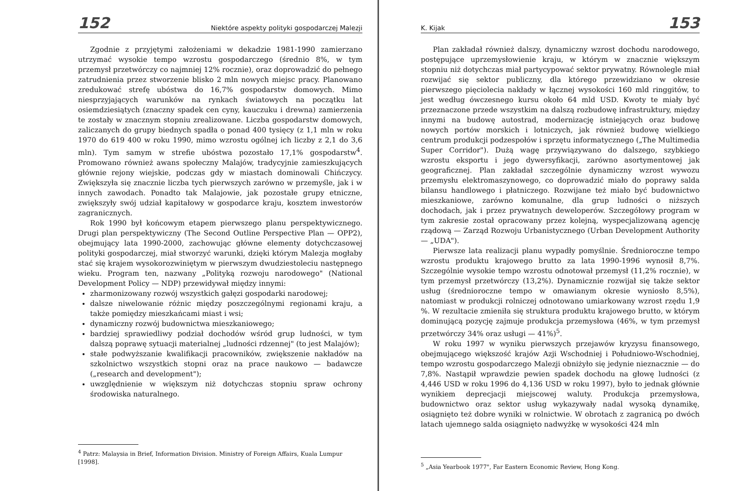152 Niektóre aspekty polityki gospodarczej Malezji
Zgodnie z przyjętymi założeniami w dekadzie 1981-1990 zamierzano utrzymać wysokie tempo wzrostu gospodarczego (średnio 8%, w tym przemysł przetwórczy co najmniej 12% rocznie), oraz doprowadzić do pełnego zatrudnienia przez stworzenie blisko 2 mln nowych miejsc pracy. Planowano zredukować strefę ubóstwa do 16,7% gospodarstw domowych. Mimo niesprzyjających warunków na rynkach światowych na początku lat osiemdziesiątych (znaczny spadek cen cyny, kauczuku i drewna) zamierzenia te zostały w znacznym stopniu zrealizowane. Liczba gospodarstw domowych, zaliczanych do grupy biednych spadła o ponad 400 tysięcy (z 1,1 mln w roku 1970 do 619 400 w roku 1990, mimo wzrostu ogólnej ich liczby z 2,1 do 3,6 mln). Tym samym w strefie ubóstwa pozostało 17,1% gospodarstw<sup>4</sup>. Promowano również awans społeczny Malajów, tradycyjnie zamieszkujących głównie rejony wiejskie, podczas gdy w miastach dominowali Chińczycy. Zwiększyła się znacznie liczba tych pierwszych zarówno w przemyśle, jak i w innych zawodach. Ponadto tak Malajowie, jak pozostałe grupy etniczne, zwiększyły swój udział kapitałowy w gospodarce kraju, kosztem inwestorów zagranicznych.
Rok 1990 był końcowym etapem pierwszego planu perspektywicznego. Drugi plan perspektywiczny (The Second Outline Perspective Plan — OPP2), obejmujący lata 1990-2000, zachowując główne elementy dotychczasowej polityki gospodarczej, miał stworzyć warunki, dzięki którym Malezja mogłaby stać się krajem wysokorozwiniętym w pierwszym dwudziestoleciu następnego wieku. Program ten, nazwany „Polityką rozwoju narodowego" (National Development Policy — NDP) przewidywał między innymi:
zharmonizowany rozwój wszystkich gałęzi gospodarki narodowej;
dalsze niwelowanie różnic między poszczególnymi regionami kraju, a także pomiędzy mieszkańcami miast i wsi;
dynamiczny rozwój budownictwa mieszkaniowego;
bardziej sprawiedliwy podział dochodów wśród grup ludności, w tym dalszą poprawę sytuacji materialnej „ludności rdzennej" (to jest Malajów);
stałe podwyższanie kwalifikacji pracowników, zwiększenie nakładów na szkolnictwo wszystkich stopni oraz na prace naukowo — badawcze („research and development");
uwzględnienie w większym niż dotychczas stopniu spraw ochrony środowiska naturalnego.
<sup>4</sup> Patrz: Malaysia in Brief, Information Division. Ministry of Foreign Affairs, Kuala Lumpur [1998].
K. Kijak 153
Plan zakładał również dalszy, dynamiczny wzrost dochodu narodowego, postępujące uprzemysłowienie kraju, w którym w znacznie większym stopniu niż dotychczas miał partycypować sektor prywatny. Równolegle miał rozwijać się sektor publiczny, dla którego przewidziano w okresie pierwszego pięciolecia nakłady w łącznej wysokości 160 mld ringgitów, to jest według ówczesnego kursu około 64 mld USD. Kwoty te miały być przeznaczone przede wszystkim na dalszą rozbudowę infrastruktury, między innymi na budowę autostrad, modernizację istniejących oraz budowę nowych portów morskich i lotniczych, jak również budowę wielkiego centrum produkcji podzespołów i sprzętu informatycznego („The Multimedia Super Corridor"). Dużą wagę przywiązywano do dalszego, szybkiego wzrostu eksportu i jego dywersyfikacji, zarówno asortymentowej jak geograficznej. Plan zakładał szczególnie dynamiczny wzrost wywozu przemysłu elektromaszynowego, co doprowadzić miało do poprawy salda bilansu handlowego i płatniczego. Rozwijane też miało być budownictwo mieszkaniowe, zarówno komunalne, dla grup ludności o niższych dochodach, jak i przez prywatnych deweloperów. Szczegółowy program w tym zakresie został opracowany przez kolejną, wyspecjalizowaną agencję rządową — Zarząd Rozwoju Urbanistycznego (Urban Development Authority — „UDA").
Pierwsze lata realizacji planu wypadły pomyślnie. Średnioroczne tempo wzrostu produktu krajowego brutto za lata 1990-1996 wynosił 8,7%. Szczególnie wysokie tempo wzrostu odnotował przemysł (11,2% rocznie), w tym przemysł przetwórczy (13,2%). Dynamicznie rozwijał się także sektor usług (średnioroczne tempo w omawianym okresie wyniosło 8,5%), natomiast w produkcji rolniczej odnotowano umiarkowany wzrost rzędu 1,9 %. W rezultacie zmieniła się struktura produktu krajowego brutto, w którym dominującą pozycję zajmuje produkcja przemysłowa (46%, w tym przemysł przetwórczy 34% oraz usługi — 41%)<sup>5</sup>.
W roku 1997 w wyniku pierwszych przejawów kryzysu finansowego, obejmującego większość krajów Azji Wschodniej i Południowo-Wschodniej, tempo wzrostu gospodarczego Malezji obniżyło się jedynie nieznacznie — do 7,8%. Nastąpił wprawdzie pewien spadek dochodu na głowę ludności (z 4,446 USD w roku 1996 do 4,136 USD w roku 1997), było to jednak głównie wynikiem deprecjacji miejscowej waluty. Produkcja przemysłowa, budownictwo oraz sektor usług wykazywały nadal wysoką dynamikę, osiągnięto też dobre wyniki w rolnictwie. W obrotach z zagranicą po dwóch latach ujemnego salda osiągnięto nadwyżkę w wysokości 424 mln
<sup>5</sup> „Asia Yearbook 1977", Far Eastern Economic Review, Hong Kong.